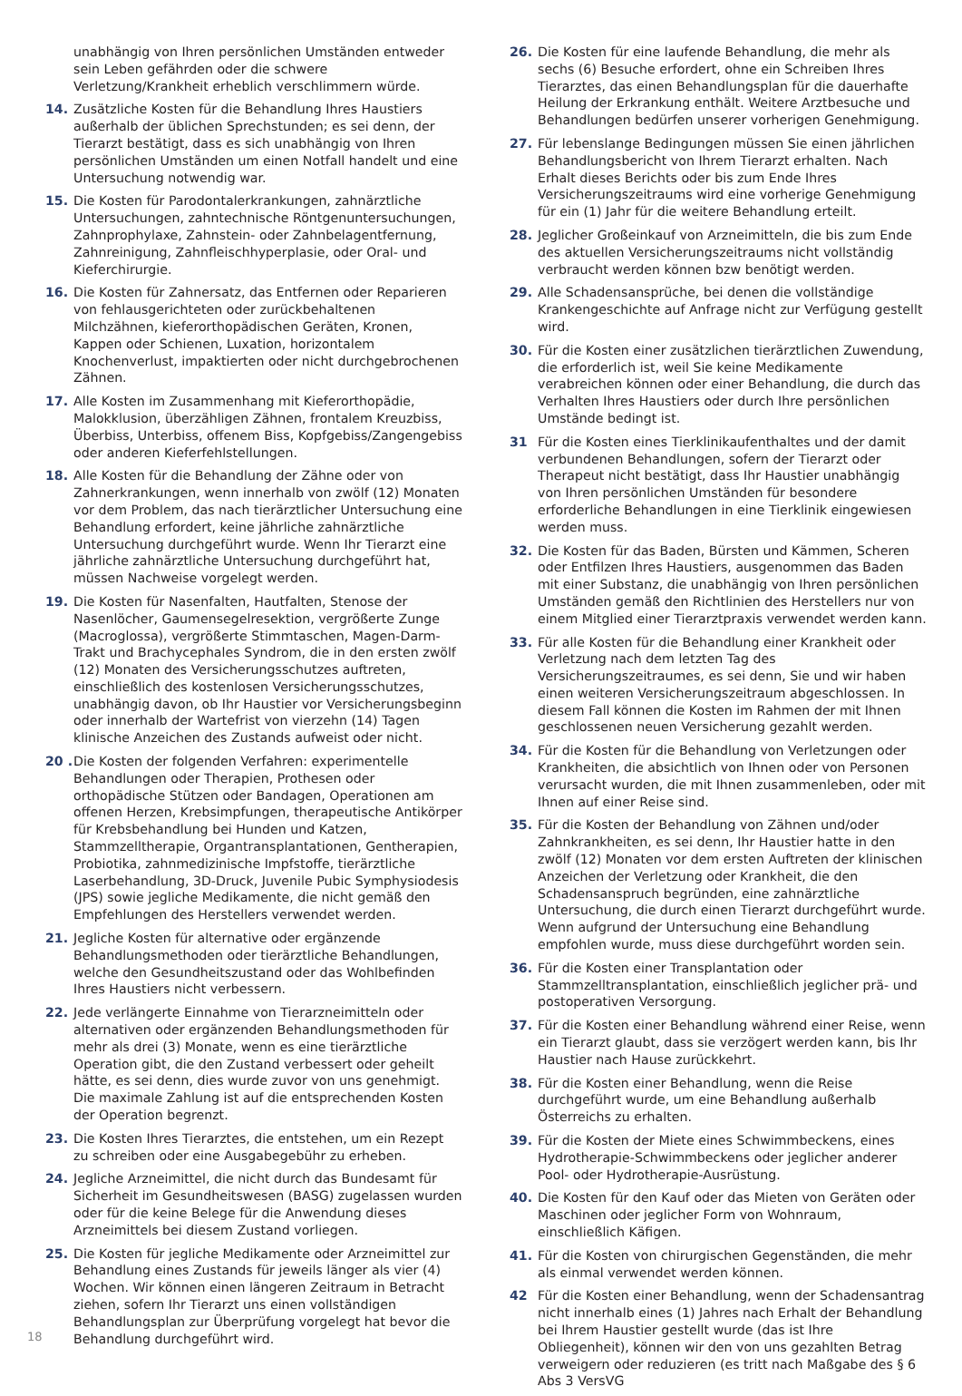unabhängig von Ihren persönlichen Umständen entweder sein Leben gefährden oder die schwere Verletzung/Krankheit erheblich verschlimmern würde.
14. Zusätzliche Kosten für die Behandlung Ihres Haustiers außerhalb der üblichen Sprechstunden; es sei denn, der Tierarzt bestätigt, dass es sich unabhängig von Ihren persönlichen Umständen um einen Notfall handelt und eine Untersuchung notwendig war.
15. Die Kosten für Parodontalerkrankungen, zahnärztliche Untersuchungen, zahntechnische Röntgenuntersuchungen, Zahnprophylaxe, Zahnstein- oder Zahnbelagentfernung, Zahnreinigung, Zahnfleischhyperplasie, oder Oral- und Kieferchirurgie.
16. Die Kosten für Zahnersatz, das Entfernen oder Reparieren von fehlausgerichteten oder zurückbehaltenen Milchzähnen, kieferorthopädischen Geräten, Kronen, Kappen oder Schienen, Luxation, horizontalem Knochenverlust, impaktierten oder nicht durchgebrochenen Zähnen.
17. Alle Kosten im Zusammenhang mit Kieferorthopädie, Malokklusion, überzähligen Zähnen, frontalem Kreuzbiss, Überbiss, Unterbiss, offenem Biss, Kopfgebiss/Zangengebiss oder anderen Kieferfehlstellungen.
18. Alle Kosten für die Behandlung der Zähne oder von Zahnerkrankungen, wenn innerhalb von zwölf (12) Monaten vor dem Problem, das nach tierärztlicher Untersuchung eine Behandlung erfordert, keine jährliche zahnärztliche Untersuchung durchgeführt wurde. Wenn Ihr Tierarzt eine jährliche zahnärztliche Untersuchung durchgeführt hat, müssen Nachweise vorgelegt werden.
19. Die Kosten für Nasenfalten, Hautfalten, Stenose der Nasenlöcher, Gaumensegelresektion, vergrößerte Zunge (Macroglossa), vergrößerte Stimmtaschen, Magen-Darm-Trakt und Brachycephales Syndrom, die in den ersten zwölf (12) Monaten des Versicherungsschutzes auftreten, einschließlich des kostenlosen Versicherungsschutzes, unabhängig davon, ob Ihr Haustier vor Versicherungsbeginn oder innerhalb der Wartefrist von vierzehn (14) Tagen klinische Anzeichen des Zustands aufweist oder nicht.
20 . Die Kosten der folgenden Verfahren: experimentelle Behandlungen oder Therapien, Prothesen oder orthopädische Stützen oder Bandagen, Operationen am offenen Herzen, Krebsimpfungen, therapeutische Antikörper für Krebsbehandlung bei Hunden und Katzen, Stammzelltherapie, Organtransplantationen, Gentherapien, Probiotika, zahnmedizinische Impfstoffe, tierärztliche Laserbehandlung, 3D-Druck, Juvenile Pubic Symphysiodesis (JPS) sowie jegliche Medikamente, die nicht gemäß den Empfehlungen des Herstellers verwendet werden.
21. Jegliche Kosten für alternative oder ergänzende Behandlungsmethoden oder tierärztliche Behandlungen, welche den Gesundheitszustand oder das Wohlbefinden Ihres Haustiers nicht verbessern.
22. Jede verlängerte Einnahme von Tierarzneimitteln oder alternativen oder ergänzenden Behandlungsmethoden für mehr als drei (3) Monate, wenn es eine tierärztliche Operation gibt, die den Zustand verbessert oder geheilt hätte, es sei denn, dies wurde zuvor von uns genehmigt. Die maximale Zahlung ist auf die entsprechenden Kosten der Operation begrenzt.
23. Die Kosten Ihres Tierarztes, die entstehen, um ein Rezept zu schreiben oder eine Ausgabegebühr zu erheben.
24. Jegliche Arzneimittel, die nicht durch das Bundesamt für Sicherheit im Gesundheitswesen (BASG) zugelassen wurden oder für die keine Belege für die Anwendung dieses Arzneimittels bei diesem Zustand vorliegen.
25. Die Kosten für jegliche Medikamente oder Arzneimittel zur Behandlung eines Zustands für jeweils länger als vier (4) Wochen. Wir können einen längeren Zeitraum in Betracht ziehen, sofern Ihr Tierarzt uns einen vollständigen Behandlungsplan zur Überprüfung vorgelegt hat bevor die Behandlung durchgeführt wird.
26. Die Kosten für eine laufende Behandlung, die mehr als sechs (6) Besuche erfordert, ohne ein Schreiben Ihres Tierarztes, das einen Behandlungsplan für die dauerhafte Heilung der Erkrankung enthält. Weitere Arztbesuche und Behandlungen bedürfen unserer vorherigen Genehmigung.
27. Für lebenslange Bedingungen müssen Sie einen jährlichen Behandlungsbericht von Ihrem Tierarzt erhalten. Nach Erhalt dieses Berichts oder bis zum Ende Ihres Versicherungszeitraums wird eine vorherige Genehmigung für ein (1) Jahr für die weitere Behandlung erteilt.
28. Jeglicher Großeinkauf von Arzneimitteln, die bis zum Ende des aktuellen Versicherungszeitraums nicht vollständig verbraucht werden können bzw benötigt werden.
29. Alle Schadensansprüche, bei denen die vollständige Krankengeschichte auf Anfrage nicht zur Verfügung gestellt wird.
30. Für die Kosten einer zusätzlichen tierärztlichen Zuwendung, die erforderlich ist, weil Sie keine Medikamente verabreichen können oder einer Behandlung, die durch das Verhalten Ihres Haustiers oder durch Ihre persönlichen Umstände bedingt ist.
31 Für die Kosten eines Tierklinikaufenthaltes und der damit verbundenen Behandlungen, sofern der Tierarzt oder Therapeut nicht bestätigt, dass Ihr Haustier unabhängig von Ihren persönlichen Umständen für besondere erforderliche Behandlungen in eine Tierklinik eingewiesen werden muss.
32. Die Kosten für das Baden, Bürsten und Kämmen, Scheren oder Entfilzen Ihres Haustiers, ausgenommen das Baden mit einer Substanz, die unabhängig von Ihren persönlichen Umständen gemäß den Richtlinien des Herstellers nur von einem Mitglied einer Tierarztpraxis verwendet werden kann.
33. Für alle Kosten für die Behandlung einer Krankheit oder Verletzung nach dem letzten Tag des Versicherungszeitraumes, es sei denn, Sie und wir haben einen weiteren Versicherungszeitraum abgeschlossen. In diesem Fall können die Kosten im Rahmen der mit Ihnen geschlossenen neuen Versicherung gezahlt werden.
34. Für die Kosten für die Behandlung von Verletzungen oder Krankheiten, die absichtlich von Ihnen oder von Personen verursacht wurden, die mit Ihnen zusammenleben, oder mit Ihnen auf einer Reise sind.
35. Für die Kosten der Behandlung von Zähnen und/oder Zahnkrankheiten, es sei denn, Ihr Haustier hatte in den zwölf (12) Monaten vor dem ersten Auftreten der klinischen Anzeichen der Verletzung oder Krankheit, die den Schadensanspruch begründen, eine zahnärztliche Untersuchung, die durch einen Tierarzt durchgeführt wurde. Wenn aufgrund der Untersuchung eine Behandlung empfohlen wurde, muss diese durchgeführt worden sein.
36. Für die Kosten einer Transplantation oder Stammzelltransplantation, einschließlich jeglicher prä- und postoperativen Versorgung.
37. Für die Kosten einer Behandlung während einer Reise, wenn ein Tierarzt glaubt, dass sie verzögert werden kann, bis Ihr Haustier nach Hause zurückkehrt.
38. Für die Kosten einer Behandlung, wenn die Reise durchgeführt wurde, um eine Behandlung außerhalb Österreichs zu erhalten.
39. Für die Kosten der Miete eines Schwimmbeckens, eines Hydrotherapie-Schwimmbeckens oder jeglicher anderer Pool- oder Hydrotherapie-Ausrüstung.
40. Die Kosten für den Kauf oder das Mieten von Geräten oder Maschinen oder jeglicher Form von Wohnraum, einschließlich Käfigen.
41. Für die Kosten von chirurgischen Gegenständen, die mehr als einmal verwendet werden können.
42 Für die Kosten einer Behandlung, wenn der Schadensantrag nicht innerhalb eines (1) Jahres nach Erhalt der Behandlung bei Ihrem Haustier gestellt wurde (das ist Ihre Obliegenheit), können wir den von uns gezahlten Betrag verweigern oder reduzieren (es tritt nach Maßgabe des § 6 Abs 3 VersVG
18